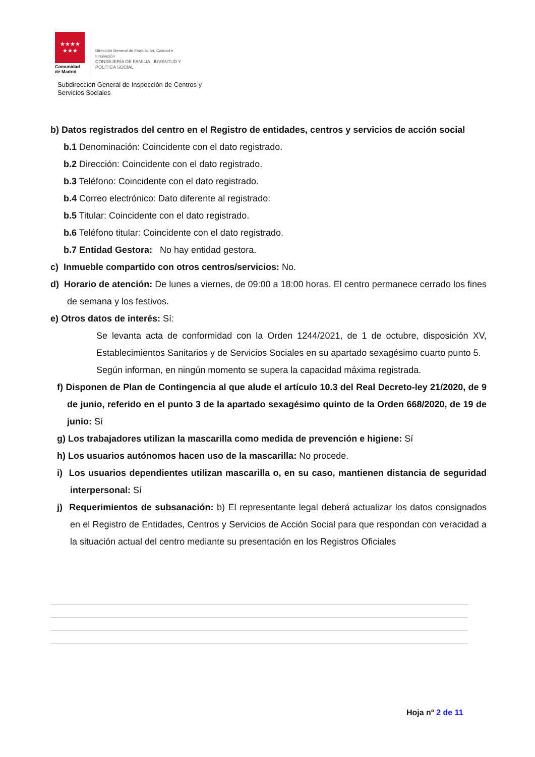★★★★
★★★
Comunidad
de Madrid
Dirección General de Evaluación, Calidad e
Innovación
CONSEJERÍA DE FAMILIA, JUVENTUD Y
POLITICA SOCIAL
Subdirección General de Inspección de Centros y
Servicios Sociales
b) Datos registrados del centro en el Registro de entidades, centros y servicios de acción social
b.1 Denominación: Coincidente con el dato registrado.
b.2 Dirección: Coincidente con el dato registrado.
b.3 Teléfono: Coincidente con el dato registrado.
b.4 Correo electrónico: Dato diferente al registrado:
b.5 Titular: Coincidente con el dato registrado.
b.6 Teléfono titular: Coincidente con el dato registrado.
b.7 Entidad Gestora: No hay entidad gestora.
c) Inmueble compartido con otros centros/servicios: No.
d) Horario de atención: De lunes a viernes, de 09:00 a 18:00 horas. El centro permanece cerrado los fines de semana y los festivos.
e) Otros datos de interés: Sí:
Se levanta acta de conformidad con la Orden 1244/2021, de 1 de octubre, disposición XV, Establecimientos Sanitarios y de Servicios Sociales en su apartado sexagésimo cuarto punto 5.
Según informan, en ningún momento se supera la capacidad máxima registrada.
f) Disponen de Plan de Contingencia al que alude el artículo 10.3 del Real Decreto-ley 21/2020, de 9 de junio, referido en el punto 3 de la apartado sexagésimo quinto de la Orden 668/2020, de 19 de junio: Sí
g) Los trabajadores utilizan la mascarilla como medida de prevención e higiene: Sí
h) Los usuarios autónomos hacen uso de la mascarilla: No procede.
i) Los usuarios dependientes utilizan mascarilla o, en su caso, mantienen distancia de seguridad interpersonal: Sí
j) Requerimientos de subsanación: b) El representante legal deberá actualizar los datos consignados en el Registro de Entidades, Centros y Servicios de Acción Social para que respondan con veracidad a la situación actual del centro mediante su presentación en los Registros Oficiales
Hoja nº 2 de 11